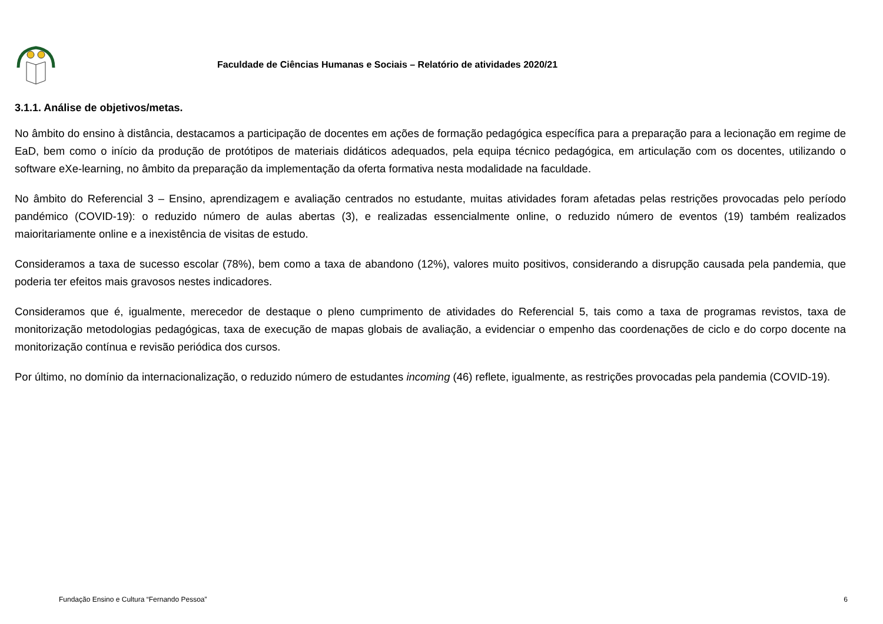Faculdade de Ciências Humanas e Sociais – Relatório de atividades 2020/21
3.1.1. Análise de objetivos/metas.
No âmbito do ensino à distância, destacamos a participação de docentes em ações de formação pedagógica específica para a preparação para a lecionação em regime de EaD, bem como o início da produção de protótipos de materiais didáticos adequados, pela equipa técnico pedagógica, em articulação com os docentes, utilizando o software eXe-learning, no âmbito da preparação da implementação da oferta formativa nesta modalidade na faculdade.
No âmbito do Referencial 3 – Ensino, aprendizagem e avaliação centrados no estudante, muitas atividades foram afetadas pelas restrições provocadas pelo período pandémico (COVID-19): o reduzido número de aulas abertas (3), e realizadas essencialmente online, o reduzido número de eventos (19) também realizados maioritariamente online e a inexistência de visitas de estudo.
Consideramos a taxa de sucesso escolar (78%), bem como a taxa de abandono (12%), valores muito positivos, considerando a disrupção causada pela pandemia, que poderia ter efeitos mais gravosos nestes indicadores.
Consideramos que é, igualmente, merecedor de destaque o pleno cumprimento de atividades do Referencial 5, tais como a taxa de programas revistos, taxa de monitorização metodologias pedagógicas, taxa de execução de mapas globais de avaliação, a evidenciar o empenho das coordenações de ciclo e do corpo docente na monitorização contínua e revisão periódica dos cursos.
Por último, no domínio da internacionalização, o reduzido número de estudantes incoming (46) reflete, igualmente, as restrições provocadas pela pandemia (COVID-19).
Fundação Ensino e Cultura “Fernando Pessoa” 6